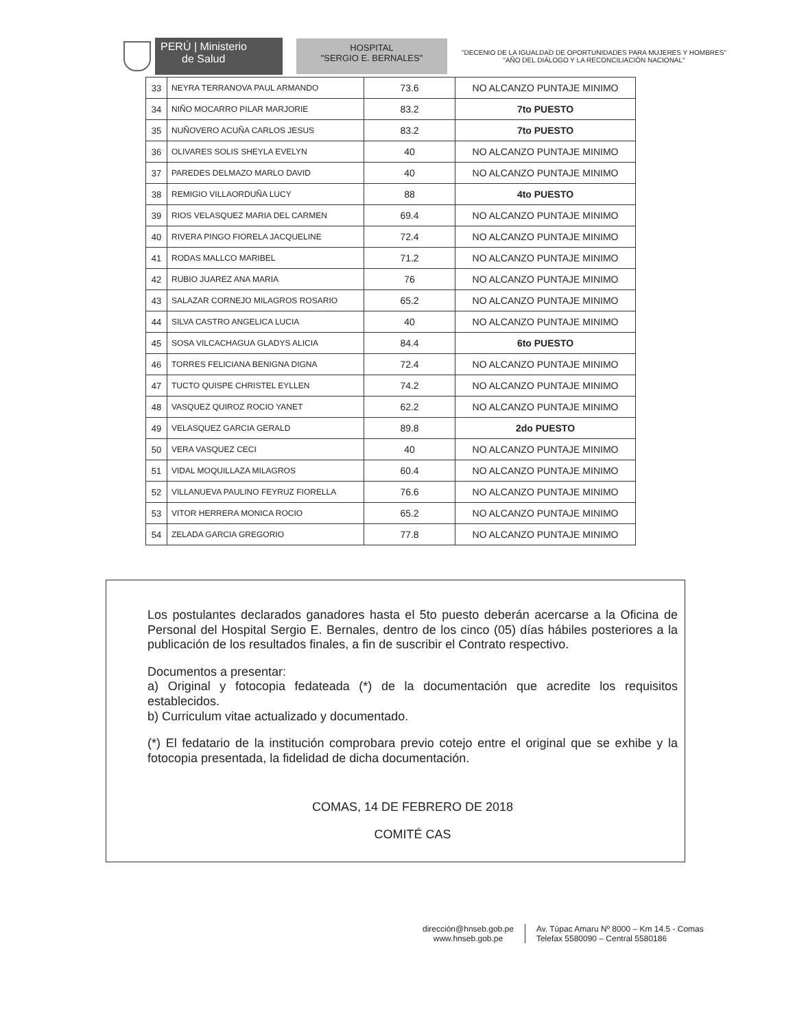PERÚ | Ministerio
de Salud
HOSPITAL
"SERGIO E. BERNALES"
"DECENIO DE LA IGUALDAD DE OPORTUNIDADES PARA MUJERES Y HOMBRES"
"AÑO DEL DIÁLOGO Y LA RECONCILIACIÓN NACIONAL"
| 33 | NEYRA TERRANOVA PAUL ARMANDO | 73.6 | NO ALCANZO PUNTAJE MINIMO |
| 34 | NIÑO MOCARRO PILAR MARJORIE | 83.2 | 7to PUESTO |
| 35 | NUÑOVERO ACUÑA CARLOS JESUS | 83.2 | 7to PUESTO |
| 36 | OLIVARES SOLIS SHEYLA EVELYN | 40 | NO ALCANZO PUNTAJE MINIMO |
| 37 | PAREDES DELMAZO MARLO DAVID | 40 | NO ALCANZO PUNTAJE MINIMO |
| 38 | REMIGIO VILLAORDUÑA LUCY | 88 | 4to PUESTO |
| 39 | RIOS VELASQUEZ MARIA DEL CARMEN | 69.4 | NO ALCANZO PUNTAJE MINIMO |
| 40 | RIVERA PINGO FIORELA JACQUELINE | 72.4 | NO ALCANZO PUNTAJE MINIMO |
| 41 | RODAS MALLCO MARIBEL | 71.2 | NO ALCANZO PUNTAJE MINIMO |
| 42 | RUBIO JUAREZ ANA MARIA | 76 | NO ALCANZO PUNTAJE MINIMO |
| 43 | SALAZAR CORNEJO MILAGROS ROSARIO | 65.2 | NO ALCANZO PUNTAJE MINIMO |
| 44 | SILVA CASTRO ANGELICA LUCIA | 40 | NO ALCANZO PUNTAJE MINIMO |
| 45 | SOSA VILCACHAGUA GLADYS ALICIA | 84.4 | 6to PUESTO |
| 46 | TORRES FELICIANA BENIGNA DIGNA | 72.4 | NO ALCANZO PUNTAJE MINIMO |
| 47 | TUCTO QUISPE CHRISTEL EYLLEN | 74.2 | NO ALCANZO PUNTAJE MINIMO |
| 48 | VASQUEZ QUIROZ ROCIO YANET | 62.2 | NO ALCANZO PUNTAJE MINIMO |
| 49 | VELASQUEZ GARCIA GERALD | 89.8 | 2do PUESTO |
| 50 | VERA VASQUEZ CECI | 40 | NO ALCANZO PUNTAJE MINIMO |
| 51 | VIDAL MOQUILLAZA MILAGROS | 60.4 | NO ALCANZO PUNTAJE MINIMO |
| 52 | VILLANUEVA PAULINO FEYRUZ FIORELLA | 76.6 | NO ALCANZO PUNTAJE MINIMO |
| 53 | VITOR HERRERA MONICA ROCIO | 65.2 | NO ALCANZO PUNTAJE MINIMO |
| 54 | ZELADA GARCIA GREGORIO | 77.8 | NO ALCANZO PUNTAJE MINIMO |
Los postulantes declarados ganadores hasta el 5to puesto deberán acercarse a la Oficina de Personal del Hospital Sergio E. Bernales, dentro de los cinco (05) días hábiles posteriores a la publicación de los resultados finales, a fin de suscribir el Contrato respectivo.
Documentos a presentar:
a) Original y fotocopia fedateada (*) de la documentación que acredite los requisitos establecidos.
b) Curriculum vitae actualizado y documentado.
(*) El fedatario de la institución comprobara previo cotejo entre el original que se exhibe y la fotocopia presentada, la fidelidad de dicha documentación.
COMAS, 14 DE FEBRERO DE 2018
COMITÉ CAS
dirección@hnseb.gob.pe
www.hnseb.gob.pe
Av. Túpac Amaru Nº 8000 – Km 14.5 - Comas
Telefax 5580090 – Central 5580186